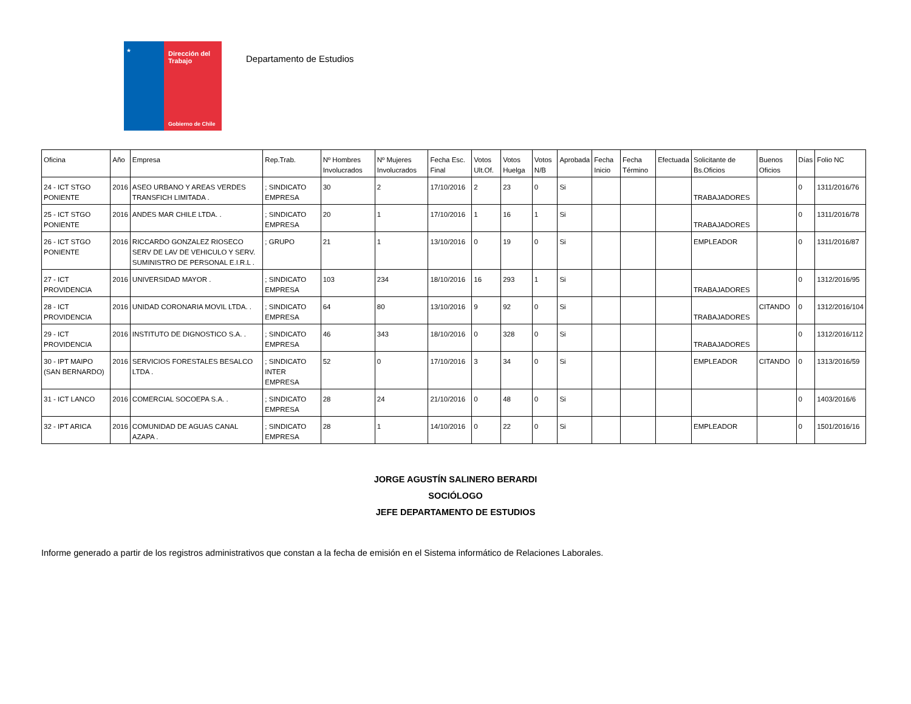★
Dirección del Trabajo
Gobierno de Chile
Departamento de Estudios
| Oficina | Año | Empresa | Rep.Trab. | Nº Hombres Involucrados | Nº Mujeres Involucrados | Fecha Esc. Final | Votos Ult.Of. | Votos Huelga | Votos N/B | Aprobada | Fecha Inicio | Fecha Término | Efectuada | Solicitante de Bs.Oficios | Buenos Oficios | Días | Folio NC |
| --- | --- | --- | --- | --- | --- | --- | --- | --- | --- | --- | --- | --- | --- | --- | --- | --- | --- |
| 24 - ICT STGO PONIENTE | 2016 | ASEO URBANO Y AREAS VERDES TRANSFICH LIMITADA . | ; SINDICATO EMPRESA | 30 | 2 | 17/10/2016 | 2 | 23 | 0 | Si | | | | TRABAJADORES | | 0 | 1311/2016/76 |
| 25 - ICT STGO PONIENTE | 2016 | ANDES MAR CHILE LTDA. . | ; SINDICATO EMPRESA | 20 | 1 | 17/10/2016 | 1 | 16 | 1 | Si | | | | TRABAJADORES | | 0 | 1311/2016/78 |
| 26 - ICT STGO PONIENTE | 2016 | RICCARDO GONZALEZ RIOSECO SERV DE LAV DE VEHICULO Y SERV. SUMINISTRO DE PERSONAL E.I.R.L . | ; GRUPO | 21 | 1 | 13/10/2016 | 0 | 19 | 0 | Si | | | | EMPLEADOR | | 0 | 1311/2016/87 |
| 27 - ICT PROVIDENCIA | 2016 | UNIVERSIDAD MAYOR . | ; SINDICATO EMPRESA | 103 | 234 | 18/10/2016 | 16 | 293 | 1 | Si | | | | TRABAJADORES | | 0 | 1312/2016/95 |
| 28 - ICT PROVIDENCIA | 2016 | UNIDAD CORONARIA MOVIL LTDA. . | ; SINDICATO EMPRESA | 64 | 80 | 13/10/2016 | 9 | 92 | 0 | Si | | | | TRABAJADORES | CITANDO | 0 | 1312/2016/104 |
| 29 - ICT PROVIDENCIA | 2016 | INSTITUTO DE DIGNOSTICO S.A. . | ; SINDICATO EMPRESA | 46 | 343 | 18/10/2016 | 0 | 328 | 0 | Si | | | | TRABAJADORES | | 0 | 1312/2016/112 |
| 30 - IPT MAIPO (SAN BERNARDO) | 2016 | SERVICIOS FORESTALES BESALCO LTDA . | ; SINDICATO INTER EMPRESA | 52 | 0 | 17/10/2016 | 3 | 34 | 0 | Si | | | | EMPLEADOR | CITANDO | 0 | 1313/2016/59 |
| 31 - ICT LANCO | 2016 | COMERCIAL SOCOEPA S.A. . | ; SINDICATO EMPRESA | 28 | 24 | 21/10/2016 | 0 | 48 | 0 | Si | | | | | | 0 | 1403/2016/6 |
| 32 - IPT ARICA | 2016 | COMUNIDAD DE AGUAS CANAL AZAPA . | ; SINDICATO EMPRESA | 28 | 1 | 14/10/2016 | 0 | 22 | 0 | Si | | | | EMPLEADOR | | 0 | 1501/2016/16 |
JORGE AGUSTÍN SALINERO BERARDI
SOCIÓLOGO
JEFE DEPARTAMENTO DE ESTUDIOS
Informe generado a partir de los registros administrativos que constan a la fecha de emisión en el Sistema informático de Relaciones Laborales.